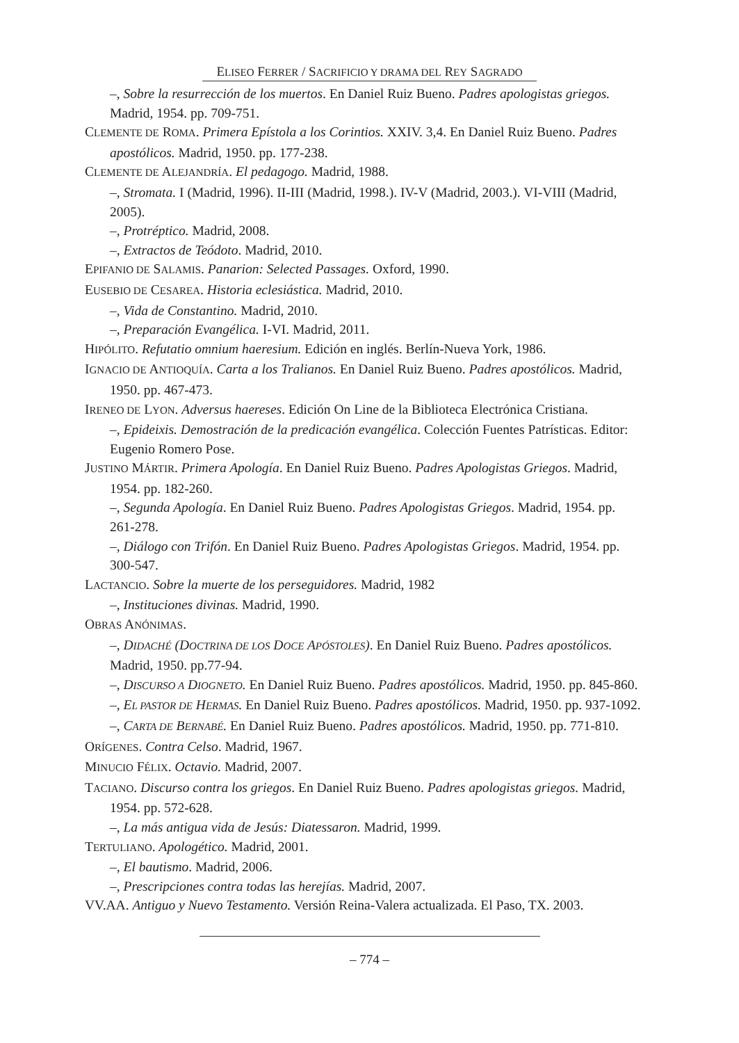ELISEO FERRER / SACRIFICIO Y DRAMA DEL REY SAGRADO
–, Sobre la resurrección de los muertos. En Daniel Ruiz Bueno. Padres apologistas griegos. Madrid, 1954. pp. 709-751.
CLEMENTE DE ROMA. Primera Epístola a los Corintios. XXIV. 3,4. En Daniel Ruiz Bueno. Padres apostólicos. Madrid, 1950. pp. 177-238.
CLEMENTE DE ALEJANDRÍA. El pedagogo. Madrid, 1988.
–, Stromata. I (Madrid, 1996). II-III (Madrid, 1998.). IV-V (Madrid, 2003.). VI-VIII (Madrid, 2005).
–, Protréptico. Madrid, 2008.
–, Extractos de Teódoto. Madrid, 2010.
EPIFANIO DE SALAMIS. Panarion: Selected Passages. Oxford, 1990.
EUSEBIO DE CESAREA. Historia eclesiástica. Madrid, 2010.
–, Vida de Constantino. Madrid, 2010.
–, Preparación Evangélica. I-VI. Madrid, 2011.
HIPÓLITO. Refutatio omnium haeresium. Edición en inglés. Berlín-Nueva York, 1986.
IGNACIO DE ANTIOQUÍA. Carta a los Tralianos. En Daniel Ruiz Bueno. Padres apostólicos. Madrid, 1950. pp. 467-473.
IRENEO DE LYON. Adversus haereses. Edición On Line de la Biblioteca Electrónica Cristiana.
–, Epideixis. Demostración de la predicación evangélica. Colección Fuentes Patrísticas. Editor: Eugenio Romero Pose.
JUSTINO MÁRTIR. Primera Apología. En Daniel Ruiz Bueno. Padres Apologistas Griegos. Madrid, 1954. pp. 182-260.
–, Segunda Apología. En Daniel Ruiz Bueno. Padres Apologistas Griegos. Madrid, 1954. pp. 261-278.
–, Diálogo con Trifón. En Daniel Ruiz Bueno. Padres Apologistas Griegos. Madrid, 1954. pp. 300-547.
LACTANCIO. Sobre la muerte de los perseguidores. Madrid, 1982
–, Instituciones divinas. Madrid, 1990.
OBRAS ANÓNIMAS.
–, DIDACHÉ (DOCTRINA DE LOS DOCE APÓSTOLES). En Daniel Ruiz Bueno. Padres apostólicos. Madrid, 1950. pp.77-94.
–, DISCURSO A DIOGNETO. En Daniel Ruiz Bueno. Padres apostólicos. Madrid, 1950. pp. 845-860.
–, EL PASTOR DE HERMAS. En Daniel Ruiz Bueno. Padres apostólicos. Madrid, 1950. pp. 937-1092.
–, CARTA DE BERNABÉ. En Daniel Ruiz Bueno. Padres apostólicos. Madrid, 1950. pp. 771-810.
ORÍGENES. Contra Celso. Madrid, 1967.
MINUCIO FÉLIX. Octavio. Madrid, 2007.
TACIANO. Discurso contra los griegos. En Daniel Ruiz Bueno. Padres apologistas griegos. Madrid, 1954. pp. 572-628.
–, La más antigua vida de Jesús: Diatessaron. Madrid, 1999.
TERTULIANO. Apologético. Madrid, 2001.
–, El bautismo. Madrid, 2006.
–, Prescripciones contra todas las herejías. Madrid, 2007.
VV.AA. Antiguo y Nuevo Testamento. Versión Reina-Valera actualizada. El Paso, TX. 2003.
– 774 –